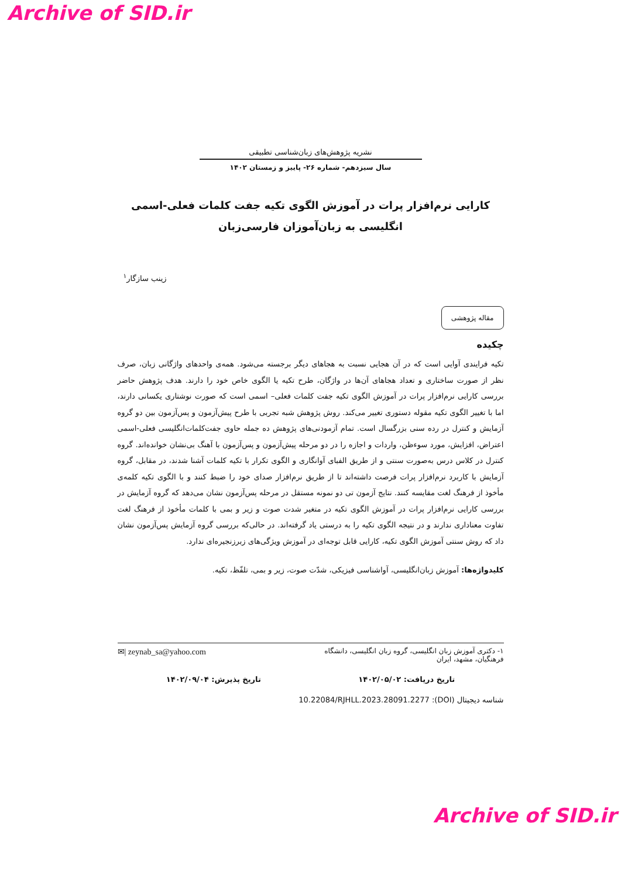Archive of SID.ir
نشریه پژوهش‌های زبان‌شناسی تطبیقی
سال سیزدهم- شماره ۲۶- پاییز و زمستان ۱۴۰۲
کارایی نرم‌افزار پرات در آموزش الگوی تکیه جفت کلمات فعلی-اسمی انگلیسی به زبان‌آموزان فارسی‌زبان
زینب سازگار<sup>۱</sup>
مقاله پژوهشی
چکیده
تکیه فرایندی آوایی است که در آن هجایی نسبت به هجاهای دیگر برجسته می‌شود. همه‌ی واحدهای واژگانی زبان، صرف نظر از صورت ساختاری و تعداد هجاهای آن‌ها در واژگان، طرح تکیه یا الگوی خاص خود را دارند. هدف پژوهش حاضر بررسی کارایی نرم‌افزار پرات در آموزش الگوی تکیه جفت کلمات فعلی– اسمی است که صورت نوشتاری یکسانی دارند، اما با تغییر الگوی تکیه مقوله دستوری تغییر می‌کند. روش پژوهش شبه تجربی با طرح پیش‌آزمون و پس‌آزمون بین دو گروه آزمایش و کنترل در رده سنی بزرگسال است. تمام آزمودنی‌های پژوهش ده جمله حاوی جفت‌کلمات‌انگلیسی فعلی-اسمی اعتراض، افزایش، مورد سوءظن، واردات و اجازه را در دو مرحله پیش‌آزمون و پس‌آزمون با آهنگ بی‌نشان خوانده‌اند. گروه کنترل در کلاس درس به‌صورت سنتی و از طریق الفبای آوانگاری و الگوی تکرار با تکیه کلمات آشنا شدند، در مقابل، گروه آزمایش با کاربرد نرم‌افزار پرات فرصت داشته‌اند تا از طریق نرم‌افزار صدای خود را ضبط کنند و با الگوی تکیه کلمه‌ی مأخوذ از فرهنگ لغت مقایسه کنند. نتایج آزمون تی دو نمونه مستقل در مرحله پس‌آزمون نشان می‌دهد که گروه آزمایش در بررسی کارایی نرم‌افزار پرات در آموزش الگوی تکیه در متغیر شدت صوت و زیر و بمی با کلمات مأخوذ از فرهنگ لغت تفاوت معناداری ندارند و در نتیجه الگوی تکیه را به درستی یاد گرفته‌اند. در حالی‌که بررسی گروه آزمایش پس‌آزمون نشان داد که روش سنتی آموزش الگوی تکیه، کارایی قابل توجه‌ای در آموزش ویژگی‌های زبرزنجیره‌ای ندارد.
کلیدواژه‌ها: آموزش زبان‌انگلیسی، آواشناسی فیزیکی، شدّت صوت، زیر و بمی، تلفّظ، تکیه.
۱- دکتری آموزش زبان انگلیسی، گروه زبان انگلیسی، دانشگاه
فرهنگیان، مشهد، ایران
✉| zeynab_sa@yahoo.com
تاریخ دریافت: ۱۴۰۲/۰۵/۰۲ تاریخ پذیرش: ۱۴۰۲/۰۹/۰۴
شناسه دیجیتال (DOI): 10.22084/RJHLL.2023.28091.2277
Archive of SID.ir